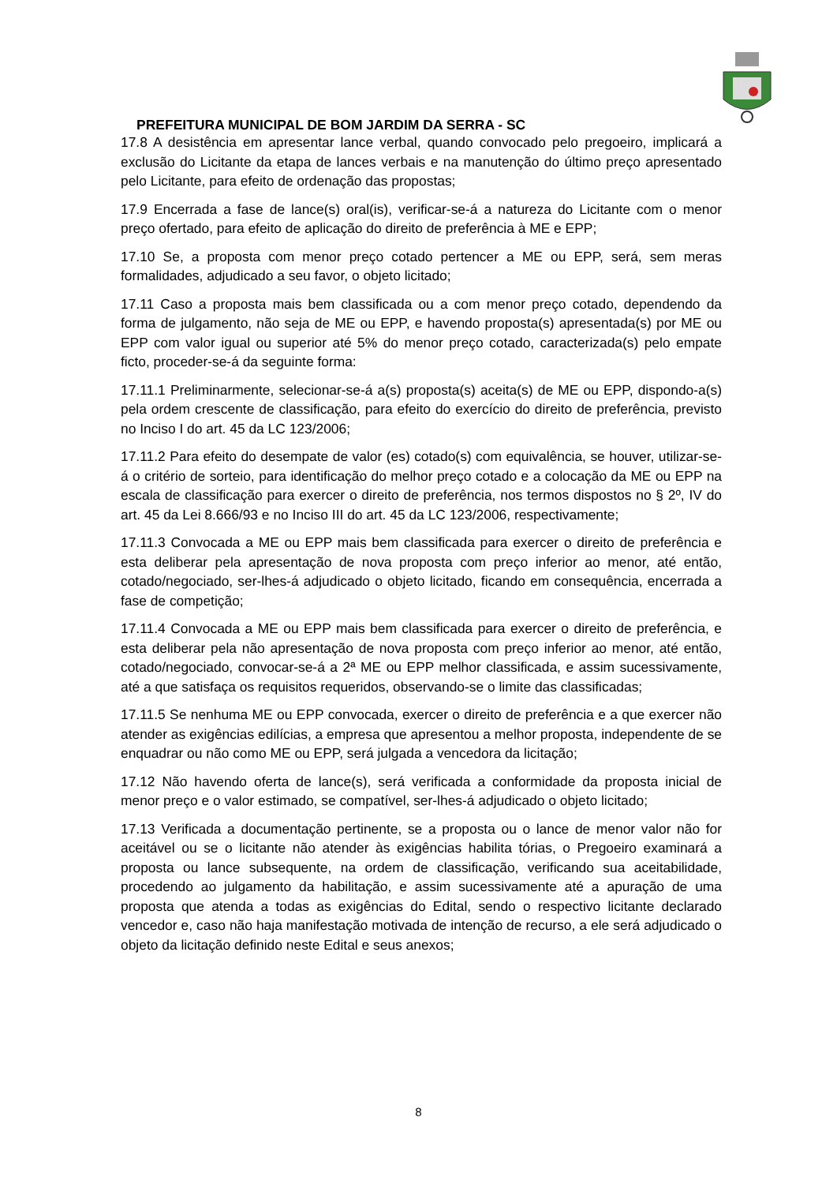PREFEITURA MUNICIPAL DE BOM JARDIM DA SERRA - SC
17.8 A desistência em apresentar lance verbal, quando convocado pelo pregoeiro, implicará a exclusão do Licitante da etapa de lances verbais e na manutenção do último preço apresentado pelo Licitante, para efeito de ordenação das propostas;
17.9 Encerrada a fase de lance(s) oral(is), verificar-se-á a natureza do Licitante com o menor preço ofertado, para efeito de aplicação do direito de preferência à ME e EPP;
17.10 Se, a proposta com menor preço cotado pertencer a ME ou EPP, será, sem meras formalidades, adjudicado a seu favor, o objeto licitado;
17.11 Caso a proposta mais bem classificada ou a com menor preço cotado, dependendo da forma de julgamento, não seja de ME ou EPP, e havendo proposta(s) apresentada(s) por ME ou EPP com valor igual ou superior até 5% do menor preço cotado, caracterizada(s) pelo empate ficto, proceder-se-á da seguinte forma:
17.11.1 Preliminarmente, selecionar-se-á a(s) proposta(s) aceita(s) de ME ou EPP, dispondo-a(s) pela ordem crescente de classificação, para efeito do exercício do direito de preferência, previsto no Inciso I do art. 45 da LC 123/2006;
17.11.2 Para efeito do desempate de valor (es) cotado(s) com equivalência, se houver, utilizar-se-á o critério de sorteio, para identificação do melhor preço cotado e a colocação da ME ou EPP na escala de classificação para exercer o direito de preferência, nos termos dispostos no § 2º, IV do art. 45 da Lei 8.666/93 e no Inciso III do art. 45 da LC 123/2006, respectivamente;
17.11.3 Convocada a ME ou EPP mais bem classificada para exercer o direito de preferência e esta deliberar pela apresentação de nova proposta com preço inferior ao menor, até então, cotado/negociado, ser-lhes-á adjudicado o objeto licitado, ficando em consequência, encerrada a fase de competição;
17.11.4 Convocada a ME ou EPP mais bem classificada para exercer o direito de preferência, e esta deliberar pela não apresentação de nova proposta com preço inferior ao menor, até então, cotado/negociado, convocar-se-á a 2ª ME ou EPP melhor classificada, e assim sucessivamente, até a que satisfaça os requisitos requeridos, observando-se o limite das classificadas;
17.11.5 Se nenhuma ME ou EPP convocada, exercer o direito de preferência e a que exercer não atender as exigências edilícias, a empresa que apresentou a melhor proposta, independente de se enquadrar ou não como ME ou EPP, será julgada a vencedora da licitação;
17.12 Não havendo oferta de lance(s), será verificada a conformidade da proposta inicial de menor preço e o valor estimado, se compatível, ser-lhes-á adjudicado o objeto licitado;
17.13 Verificada a documentação pertinente, se a proposta ou o lance de menor valor não for aceitável ou se o licitante não atender às exigências habilita tórias, o Pregoeiro examinará a proposta ou lance subsequente, na ordem de classificação, verificando sua aceitabilidade, procedendo ao julgamento da habilitação, e assim sucessivamente até a apuração de uma proposta que atenda a todas as exigências do Edital, sendo o respectivo licitante declarado vencedor e, caso não haja manifestação motivada de intenção de recurso, a ele será adjudicado o objeto da licitação definido neste Edital e seus anexos;
8